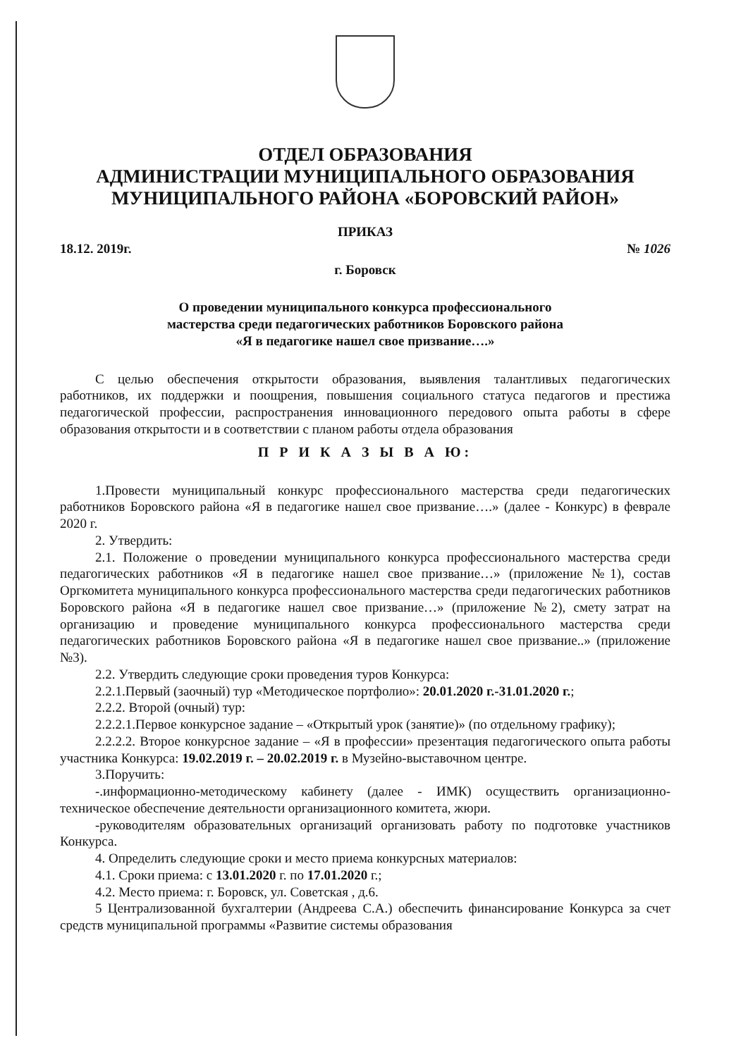ОТДЕЛ ОБРАЗОВАНИЯ
АДМИНИСТРАЦИИ МУНИЦИПАЛЬНОГО ОБРАЗОВАНИЯ
МУНИЦИПАЛЬНОГО РАЙОНА «БОРОВСКИЙ РАЙОН»
ПРИКАЗ
18.12. 2019г. № 1026
г. Боровск
О проведении муниципального конкурса профессионального
мастерства среди педагогических работников Боровского района
«Я в педагогике нашел свое призвание….»
С целью обеспечения открытости образования, выявления талантливых педагогических работников, их поддержки и поощрения, повышения социального статуса педагогов и престижа педагогической профессии, распространения инновационного передового опыта работы в сфере образования открытости и в соответствии с планом работы отдела образования
П Р И К А З Ы В А Ю:
1.Провести муниципальный конкурс профессионального мастерства среди педагогических работников Боровского района «Я в педагогике нашел свое призвание….» (далее - Конкурс) в феврале 2020 г.
2. Утвердить:
2.1. Положение о проведении муниципального конкурса профессионального мастерства среди педагогических работников «Я в педагогике нашел свое призвание…» (приложение №1), состав Оргкомитета муниципального конкурса профессионального мастерства среди педагогических работников Боровского района «Я в педагогике нашел свое призвание…» (приложение №2), смету затрат на организацию и проведение муниципального конкурса профессионального мастерства среди педагогических работников Боровского района «Я в педагогике нашел свое призвание..» (приложение №3).
2.2. Утвердить следующие сроки проведения туров Конкурса:
2.2.1.Первый (заочный) тур «Методическое портфолио»: 20.01.2020 г.-31.01.2020 г.;
2.2.2. Второй (очный) тур:
2.2.2.1.Первое конкурсное задание – «Открытый урок (занятие)» (по отдельному графику);
2.2.2.2. Второе конкурсное задание – «Я в профессии» презентация педагогического опыта работы участника Конкурса: 19.02.2019 г. – 20.02.2019 г. в Музейно-выставочном центре.
3.Поручить:
-.информационно-методическому кабинету (далее - ИМК) осуществить организационно-техническое обеспечение деятельности организационного комитета, жюри.
-руководителям образовательных организаций организовать работу по подготовке участников Конкурса.
4. Определить следующие сроки и место приема конкурсных материалов:
4.1. Сроки приема: с 13.01.2020 г. по 17.01.2020 г.;
4.2. Место приема: г. Боровск, ул. Советская , д.6.
5 Централизованной бухгалтерии (Андреева С.А.) обеспечить финансирование Конкурса за счет средств муниципальной программы «Развитие системы образования